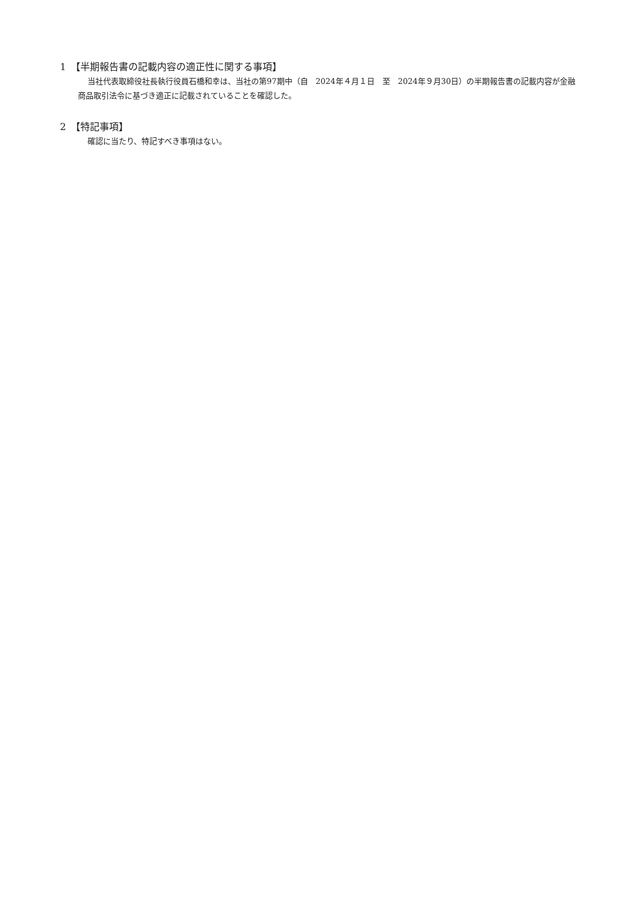1　【半期報告書の記載内容の適正性に関する事項】
当社代表取締役社長執行役員石橋和幸は、当社の第97期中（自　2024年４月１日　至　2024年９月30日）の半期報告書の記載内容が金融商品取引法令に基づき適正に記載されていることを確認した。
2　【特記事項】
確認に当たり、特記すべき事項はない。